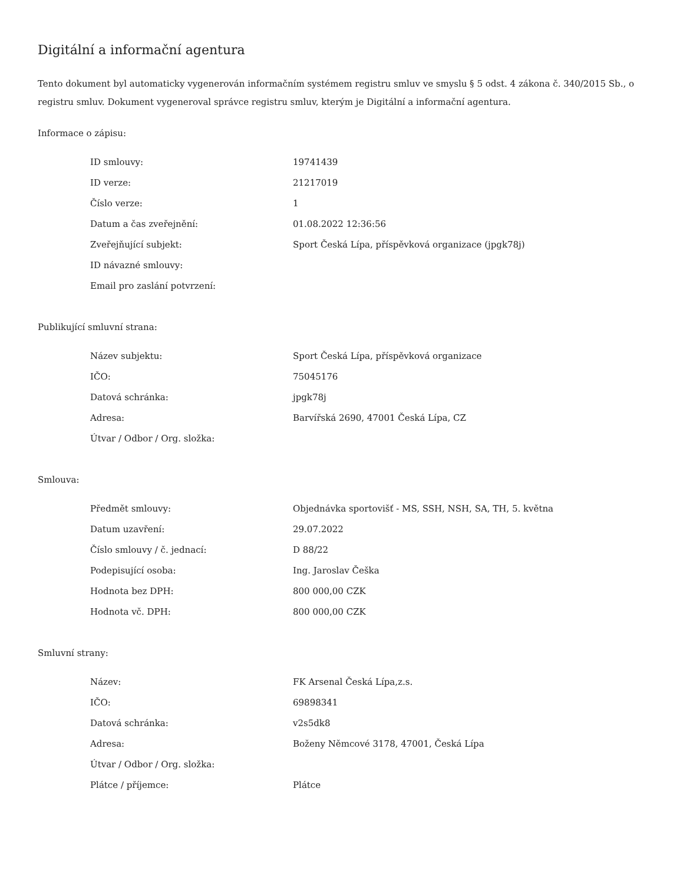Digitální a informační agentura
Tento dokument byl automaticky vygenerován informačním systémem registru smluv ve smyslu § 5 odst. 4 zákona č. 340/2015 Sb., o registru smluv. Dokument vygeneroval správce registru smluv, kterým je Digitální a informační agentura.
Informace o zápisu:
| ID smlouvy: | 19741439 |
| ID verze: | 21217019 |
| Číslo verze: | 1 |
| Datum a čas zveřejnění: | 01.08.2022 12:36:56 |
| Zveřejňující subjekt: | Sport Česká Lípa, příspěvková organizace (jpgk78j) |
| ID návazné smlouvy: | |
| Email pro zaslání potvrzení: | |
Publikující smluvní strana:
| Název subjektu: | Sport Česká Lípa, příspěvková organizace |
| IČO: | 75045176 |
| Datová schránka: | jpgk78j |
| Adresa: | Barvířská 2690, 47001 Česká Lípa, CZ |
| Útvar / Odbor / Org. složka: | |
Smlouva:
| Předmět smlouvy: | Objednávka sportovišť - MS, SSH, NSH, SA, TH, 5. května |
| Datum uzavření: | 29.07.2022 |
| Číslo smlouvy / č. jednací: | D 88/22 |
| Podepisující osoba: | Ing. Jaroslav Češka |
| Hodnota bez DPH: | 800 000,00 CZK |
| Hodnota vč. DPH: | 800 000,00 CZK |
Smluvní strany:
| Název: | FK Arsenal Česká Lípa,z.s. |
| IČO: | 69898341 |
| Datová schránka: | v2s5dk8 |
| Adresa: | Boženy Němcové 3178, 47001, Česká Lípa |
| Útvar / Odbor / Org. složka: | |
| Plátce / příjemce: | Plátce |